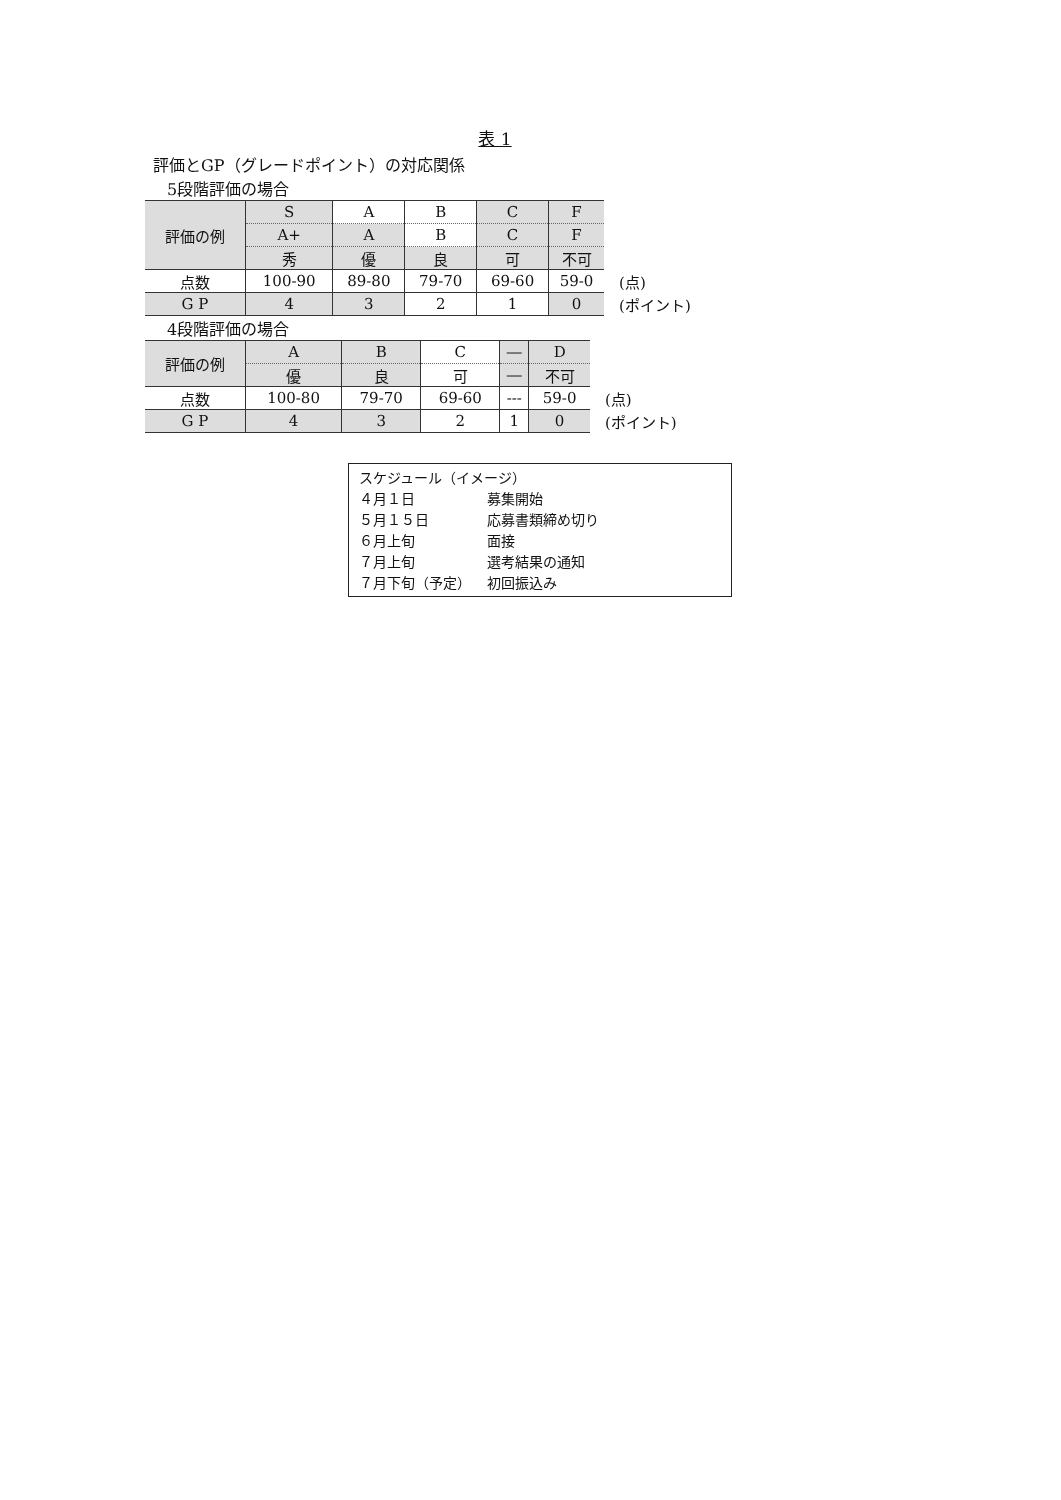表 1
評価とGP（グレードポイント）の対応関係
5段階評価の場合
| 評価の例 | S | A | B | C | F | |
| | A+ | A | B | C | F | |
| | 秀 | 優 | 良 | 可 | 不可 | |
| 点数 | 100-90 | 89-80 | 79-70 | 69-60 | 59-0 | (点) |
| G P | 4 | 3 | 2 | 1 | 0 | (ポイント) |
4段階評価の場合
| 評価の例 | A | B | C | ― | D | |
| | 優 | 良 | 可 | ― | 不可 | |
| 点数 | 100-80 | 79-70 | 69-60 | --- | 59-0 | (点) |
| G P | 4 | 3 | 2 | 1 | 0 | (ポイント) |
スケジュール（イメージ）
４月１日 募集開始
５月１５日 応募書類締め切り
６月上旬 面接
７月上旬 選考結果の通知
７月下旬（予定） 初回振込み